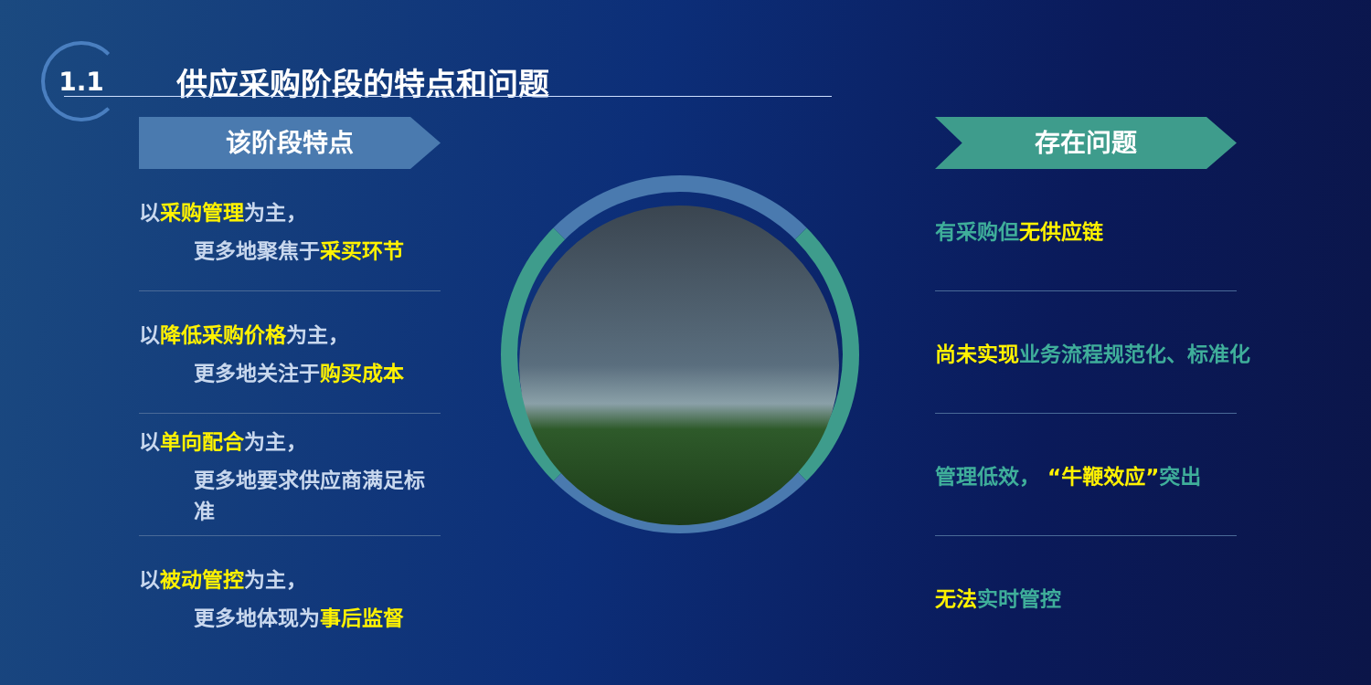1.1
供应采购阶段的特点和问题
该阶段特点
以采购管理为主，
更多地聚焦于采买环节
以降低采购价格为主，
更多地关注于购买成本
以单向配合为主，
更多地要求供应商满足标准
以被动管控为主，
更多地体现为事后监督
存在问题
有采购但 无供应链
尚未实现 业务流程规范化、标准化
管理低效， “牛鞭效应”突出
无法 实时管控